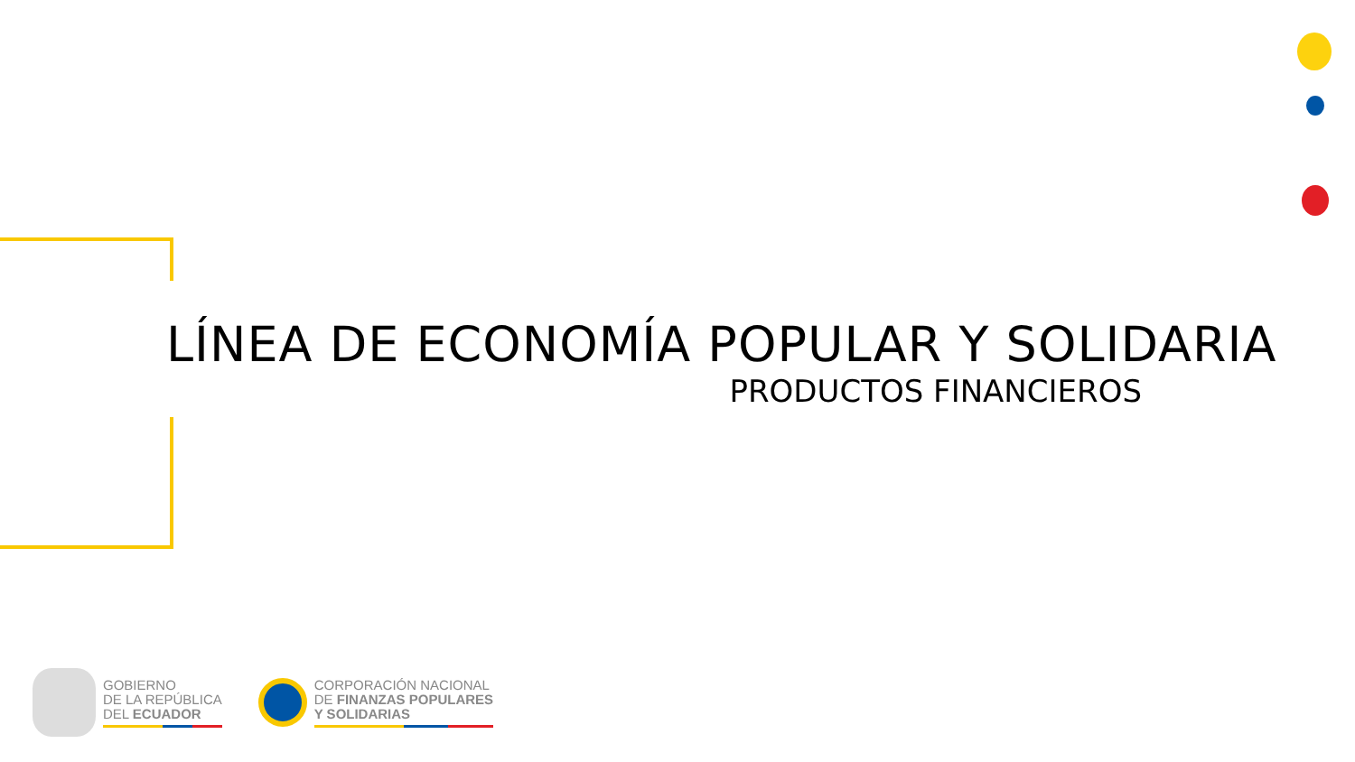LÍNEA DE ECONOMÍA POPULAR Y SOLIDARIA
PRODUCTOS FINANCIEROS
GOBIERNO
DE LA REPÚBLICA
DEL ECUADOR
CORPORACIÓN NACIONAL
DE FINANZAS POPULARES
Y SOLIDARIAS